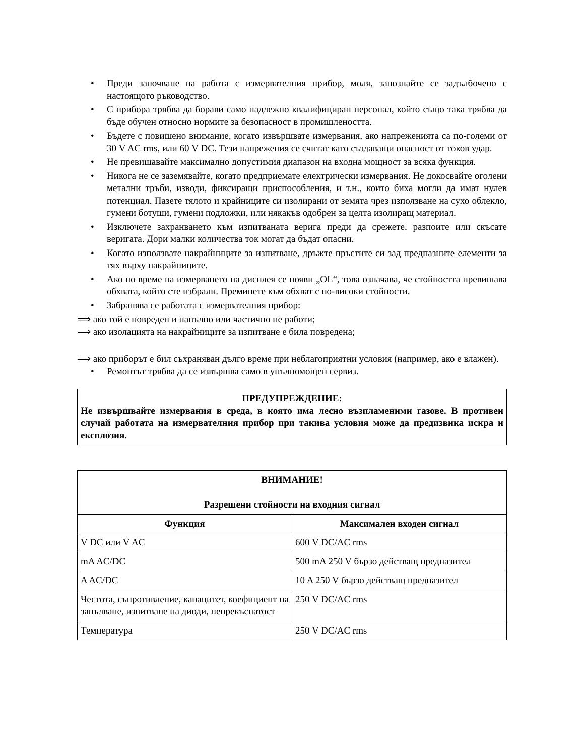• Преди започване на работа с измервателния прибор, моля, запознайте се задълбочено с настоящото ръководство.
• С прибора трябва да борави само надлежно квалифициран персонал, който също така трябва да бъде обучен относно нормите за безопасност в промишлеността.
• Бъдете с повишено внимание, когато извършвате измервания, ако напреженията са по-големи от 30 V AC rms, или 60 V DC. Тези напрежения се считат като създаващи опасност от токов удар.
• Не превишавайте максимално допустимия диапазон на входна мощност за всяка функция.
• Никога не се заземявайте, когато предприемате електрически измервания. Не докосвайте оголени метални тръби, изводи, фиксиращи приспособления, и т.н., които биха могли да имат нулев потенциал. Пазете тялото и крайниците си изолирани от земята чрез използване на сухо облекло, гумени ботуши, гумени подложки, или някакъв одобрен за целта изолиращ материал.
• Изключете захранването към изпитваната верига преди да срежете, разпоите или скъсате веригата. Дори малки количества ток могат да бъдат опасни.
• Когато използвате накрайниците за изпитване, дръжте пръстите си зад предпазните елементи за тях върху накрайниците.
• Ако по време на измерването на дисплея се появи „OL“, това означава, че стойността превишава обхвата, който сте избрали. Преминете към обхват с по-високи стойности.
• Забранява се работата с измервателния прибор:
⟹ ако той е повреден и напълно или частично не работи;
⟹ ако изолацията на накрайниците за изпитване е била повредена;
⟹ ако приборът е бил съхраняван дълго време при неблагоприятни условия (например, ако е влажен).
• Ремонтът трябва да се извършва само в упълномощен сервиз.
ПРЕДУПРЕЖДЕНИЕ:
Не извършвайте измервания в среда, в която има лесно възпламеними газове. В противен случай работата на измервателния прибор при такива условия може да предизвика искра и експлозия.
| ВНИМАНИЕ! Разрешени стойности на входния сигнал | |
| --- | --- |
| Функция | Максимален входен сигнал |
| V DC или V AC | 600 V DC/AC rms |
| mA AC/DC | 500 mA 250 V бързо действащ предпазител |
| A AC/DC | 10 A 250 V бързо действащ предпазител |
| Честота, съпротивление, капацитет, коефициент на запълване, изпитване на диоди, непрекъснатост | 250 V DC/AC rms |
| Температура | 250 V DC/AC rms |